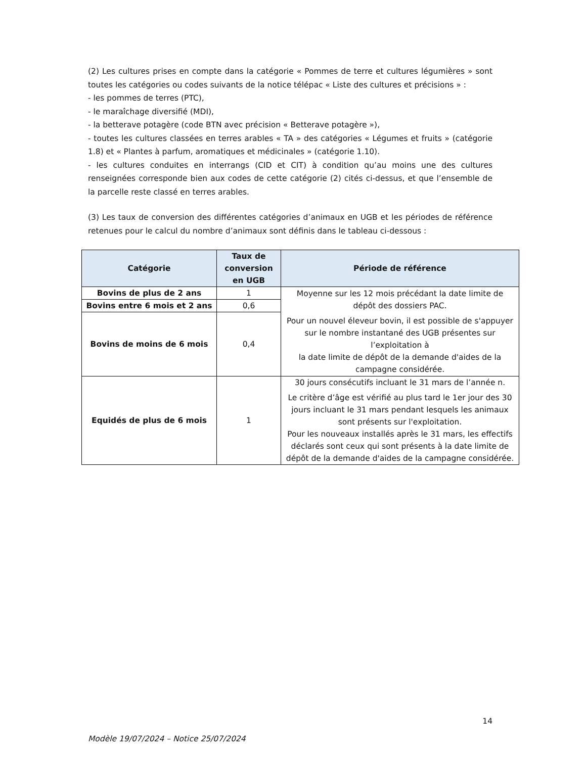(2) Les cultures prises en compte dans la catégorie « Pommes de terre et cultures légumières » sont toutes les catégories ou codes suivants de la notice télépac « Liste des cultures et précisions » :
- les pommes de terres (PTC),
- le maraîchage diversifié (MDI),
- la betterave potagère (code BTN avec précision « Betterave potagère »),
- toutes les cultures classées en terres arables « TA » des catégories « Légumes et fruits » (catégorie 1.8) et « Plantes à parfum, aromatiques et médicinales » (catégorie 1.10).
- les cultures conduites en interrangs (CID et CIT) à condition qu’au moins une des cultures renseignées corresponde bien aux codes de cette catégorie (2) cités ci-dessus, et que l’ensemble de la parcelle reste classé en terres arables.
(3) Les taux de conversion des différentes catégories d’animaux en UGB et les périodes de référence retenues pour le calcul du nombre d’animaux sont définis dans le tableau ci-dessous :
| Catégorie | Taux de conversion en UGB | Période de référence |
| --- | --- | --- |
| Bovins de plus de 2 ans | 1 | Moyenne sur les 12 mois précédant la date limite de dépôt des dossiers PAC. Pour un nouvel éleveur bovin, il est possible de s'appuyer sur le nombre instantané des UGB présentes sur l’exploitation à la date limite de dépôt de la demande d'aides de la campagne considérée. |
| Bovins entre 6 mois et 2 ans | 0,6 | |
| Bovins de moins de 6 mois | 0,4 | |
| Equidés de plus de 6 mois | 1 | 30 jours consécutifs incluant le 31 mars de l’année n. Le critère d’âge est vérifié au plus tard le 1er jour des 30 jours incluant le 31 mars pendant lesquels les animaux sont présents sur l'exploitation. Pour les nouveaux installés après le 31 mars, les effectifs déclarés sont ceux qui sont présents à la date limite de dépôt de la demande d'aides de la campagne considérée. |
14
Modèle 19/07/2024 – Notice 25/07/2024